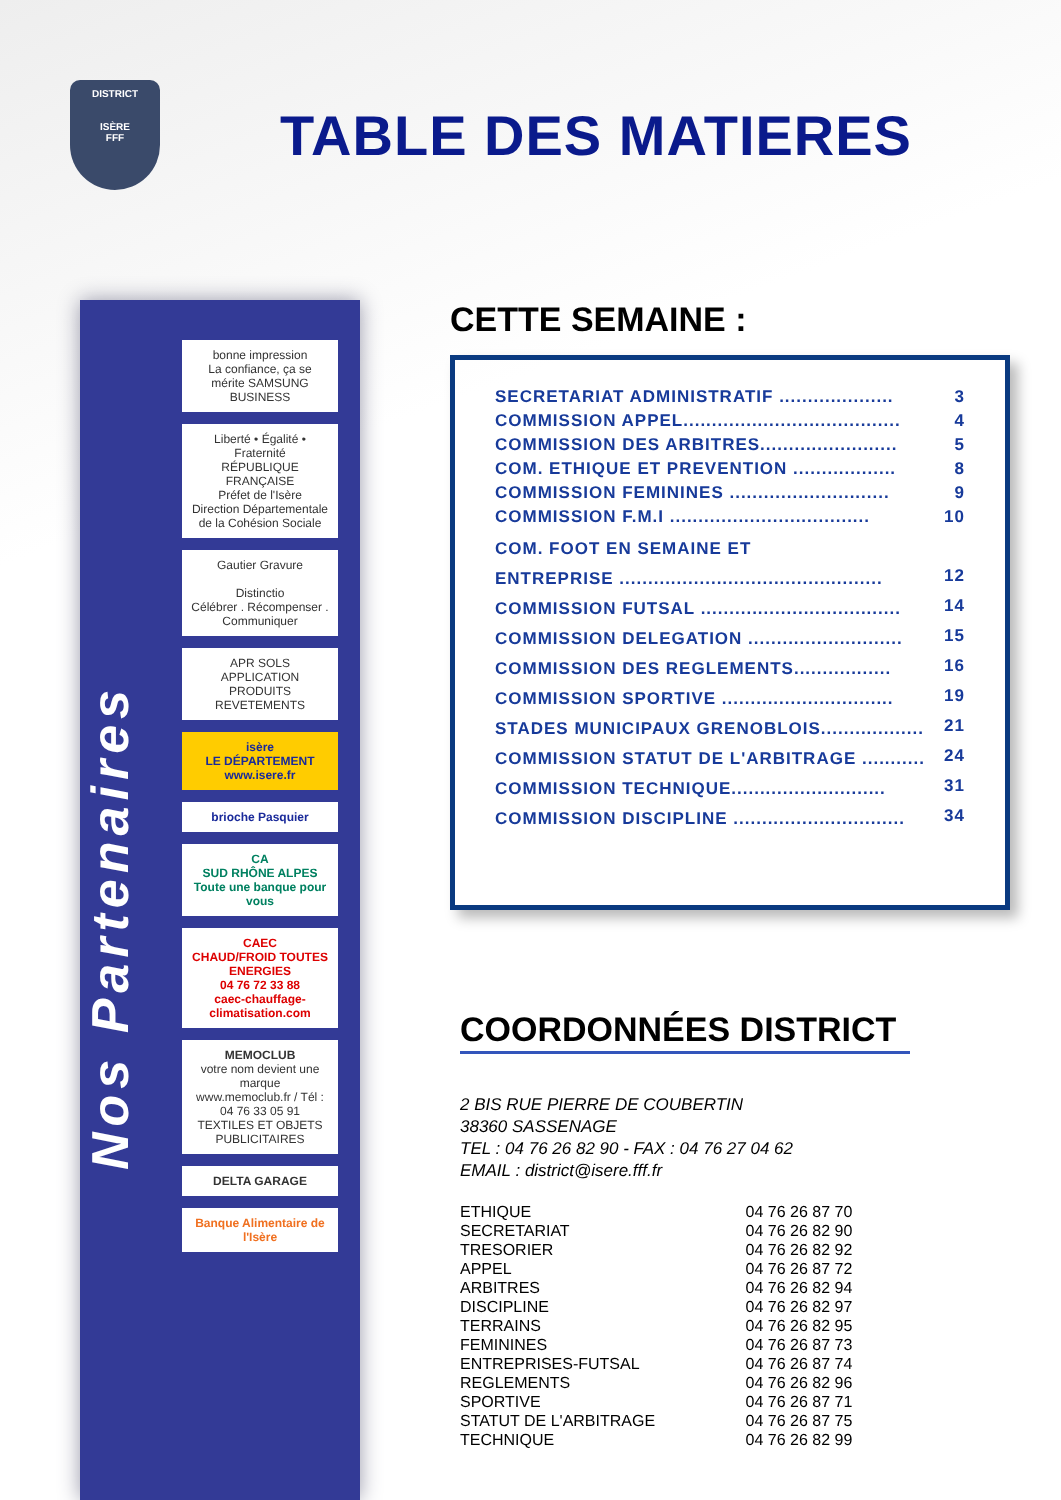DISTRICT
ISÈRE
FFF
TABLE DES MATIERES
Nos Partenaires
bonne impression
La confiance, ça se mérite SAMSUNG BUSINESS
Liberté • Égalité • Fraternité
RÉPUBLIQUE FRANÇAISE
Préfet de l'Isère
Direction Départementale de la Cohésion Sociale
Gautier Gravure
Distinctio
Célébrer . Récompenser . Communiquer
APR SOLS
APPLICATION PRODUITS REVETEMENTS
isère
LE DÉPARTEMENT
www.isere.fr
brioche Pasquier
CA
SUD RHÔNE ALPES
Toute une banque pour vous
CAEC
CHAUD/FROID TOUTES ENERGIES
04 76 72 33 88
caec-chauffage-climatisation.com
MEMOCLUB
votre nom devient une marque
www.memoclub.fr / Tél : 04 76 33 05 91
TEXTILES ET OBJETS PUBLICITAIRES
DELTA GARAGE
Banque Alimentaire de l'Isère
CETTE SEMAINE :
| SECRETARIAT ADMINISTRATIF .................... | 3 |
| COMMISSION APPEL...................................... | 4 |
| COMMISSION DES ARBITRES........................ | 5 |
| COM. ETHIQUE ET PREVENTION .................. | 8 |
| COMMISSION FEMININES ............................ | 9 |
| COMMISSION F.M.I ................................... | 10 |
| COM. FOOT EN SEMAINE ET | |
| ENTREPRISE .............................................. | 12 |
| COMMISSION FUTSAL ................................... | 14 |
| COMMISSION DELEGATION ........................... | 15 |
| COMMISSION DES REGLEMENTS................. | 16 |
| COMMISSION SPORTIVE .............................. | 19 |
| STADES MUNICIPAUX GRENOBLOIS.................. | 21 |
| COMMISSION STATUT DE L'ARBITRAGE ........... | 24 |
| COMMISSION TECHNIQUE........................... | 31 |
| COMMISSION DISCIPLINE .............................. | 34 |
COORDONNÉES DISTRICT
2 BIS RUE PIERRE DE COUBERTIN
38360 SASSENAGE
TEL : 04 76 26 82 90 - FAX : 04 76 27 04 62
EMAIL : district@isere.fff.fr
| ETHIQUE | 04 76 26 87 70 |
| SECRETARIAT | 04 76 26 82 90 |
| TRESORIER | 04 76 26 82 92 |
| APPEL | 04 76 26 87 72 |
| ARBITRES | 04 76 26 82 94 |
| DISCIPLINE | 04 76 26 82 97 |
| TERRAINS | 04 76 26 82 95 |
| FEMININES | 04 76 26 87 73 |
| ENTREPRISES-FUTSAL | 04 76 26 87 74 |
| REGLEMENTS | 04 76 26 82 96 |
| SPORTIVE | 04 76 26 87 71 |
| STATUT DE L'ARBITRAGE | 04 76 26 87 75 |
| TECHNIQUE | 04 76 26 82 99 |